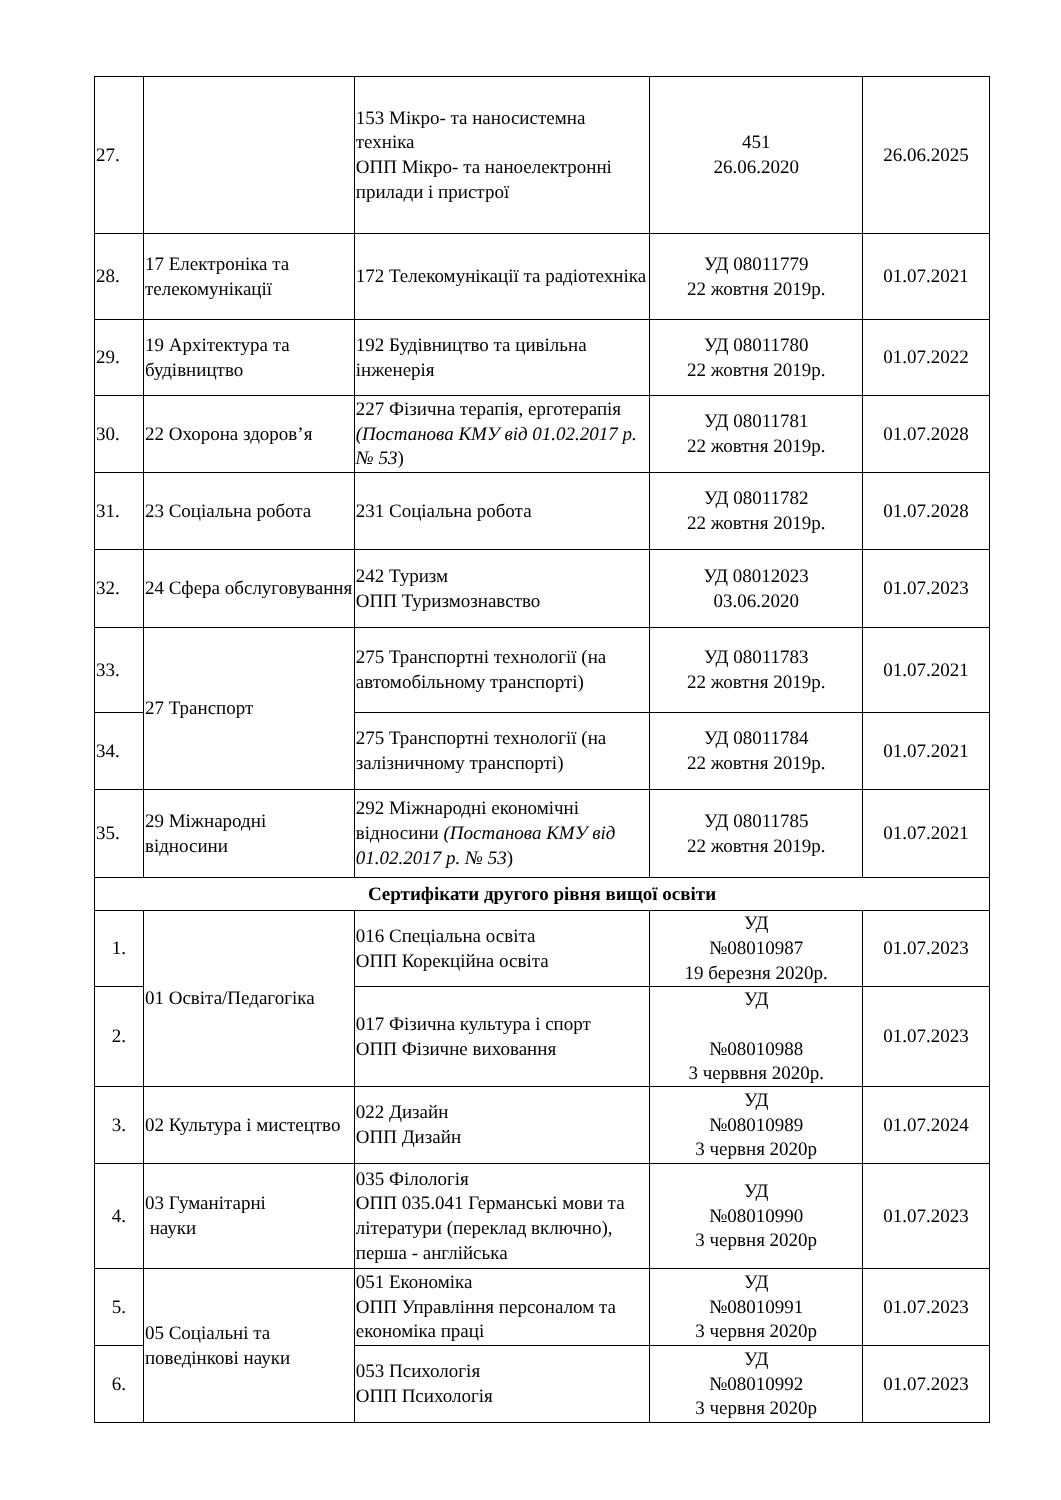| 27. | | 153 Мікро- та наносистемна техніка ОПП Мікро- та наноелектронні прилади і пристрої | 451 26.06.2020 | 26.06.2025 |
| 28. | 17 Електроніка та телекомунікації | 172 Телекомунікації та радіотехніка | УД 08011779 22 жовтня 2019р. | 01.07.2021 |
| 29. | 19 Архітектура та будівництво | 192 Будівництво та цивільна інженерія | УД 08011780 22 жовтня 2019р. | 01.07.2022 |
| 30. | 22 Охорона здоров’я | 227 Фізична терапія, ерготерапія (Постанова КМУ від 01.02.2017 р. № 53 ) | УД 08011781 22 жовтня 2019р. | 01.07.2028 |
| 31. | 23 Соціальна робота | 231 Соціальна робота | УД 08011782 22 жовтня 2019р. | 01.07.2028 |
| 32. | 24 Сфера обслуговування | 242 Туризм ОПП Туризмознавство | УД 08012023 03.06.2020 | 01.07.2023 |
| 33. | 27 Транспорт | 275 Транспортні технології (на автомобільному транспорті) | УД 08011783 22 жовтня 2019р. | 01.07.2021 |
| 34. | | 275 Транспортні технології (на залізничному транспорті) | УД 08011784 22 жовтня 2019р. | 01.07.2021 |
| 35. | 29 Міжнародні відносини | 292 Міжнародні економічні відносини (Постанова КМУ від 01.02.2017 р. № 53 ) | УД 08011785 22 жовтня 2019р. | 01.07.2021 |
| Сертифікати другого рівня вищої освіти | | | | |
| 1. | 01 Освіта/Педагогіка | 016 Спеціальна освіта ОПП Корекційна освіта | УД №08010987 19 березня 2020р. | 01.07.2023 |
| 2. | | 017 Фізична культура і спорт ОПП Фізичне виховання | УД №08010988 3 черввня 2020р. | 01.07.2023 |
| 3. | 02 Культура і мистецтво | 022 Дизайн ОПП Дизайн | УД №08010989 3 червня 2020р | 01.07.2024 |
| 4. | 03 Гуманітарні науки | 035 Філологія ОПП 035.041 Германські мови та літератури (переклад включно), перша - англійська | УД №08010990 3 червня 2020р | 01.07.2023 |
| 5. | 05 Соціальні та поведінкові науки | 051 Економіка ОПП Управління персоналом та економіка праці | УД №08010991 3 червня 2020р | 01.07.2023 |
| 6. | | 053 Психологія ОПП Психологія | УД №08010992 3 червня 2020р | 01.07.2023 |